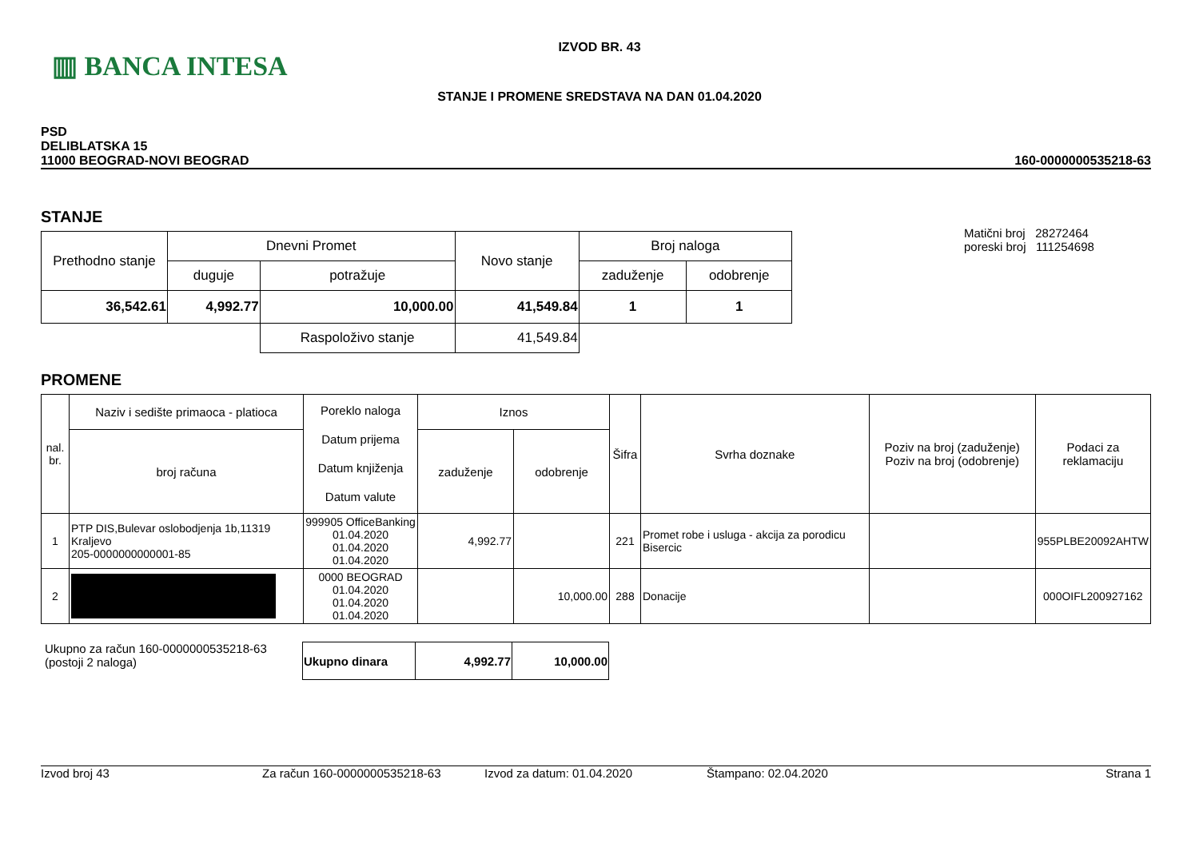▥ BANCA INTESA
IZVOD BR. 43
STANJE I PROMENE SREDSTAVA NA DAN 01.04.2020
PSD
DELIBLATSKA 15
11000 BEOGRAD-NOVI BEOGRAD
160-0000000535218-63
STANJE
| Prethodno stanje | Dnevni Promet | | Novo stanje | Broj naloga | |
| | duguje | potražuje | | zaduženje | odobrenje |
| 36,542.61 | 4,992.77 | 10,000.00 | 41,549.84 | 1 | 1 |
| | | Raspoloživo stanje | 41,549.84 | | |
Matični broj 28272464
poreski broj 111254698
PROMENE
| nal. br. | Naziv i sedište primaoca - platioca | Poreklo naloga Datum prijema Datum knjiženja Datum valute | Iznos | | Šifra | Svrha doznake | Poziv na broj (zaduženje) Poziv na broj (odobrenje) | Podaci za reklamaciju |
| | broj računa | | zaduženje | odobrenje | | | | |
| 1 | PTP DIS,Bulevar oslobodjenja 1b,11319 Kraljevo 205-0000000000001-85 | 999905 OfficeBanking 01.04.2020 01.04.2020 01.04.2020 | 4,992.77 | | 221 | Promet robe i usluga - akcija za porodicu Bisercic | | 955PLBE20092AHTW |
| 2 | | 0000 BEOGRAD 01.04.2020 01.04.2020 01.04.2020 | | 10,000.00 | 288 | Donacije | | 000OIFL200927162 |
Ukupno za račun 160-0000000535218-63
(postoji 2 naloga)
| Ukupno dinara | 4,992.77 | 10,000.00 |
Izvod broj 43 Za račun 160-0000000535218-63 Izvod za datum: 01.04.2020 Štampano: 02.04.2020 Strana 1